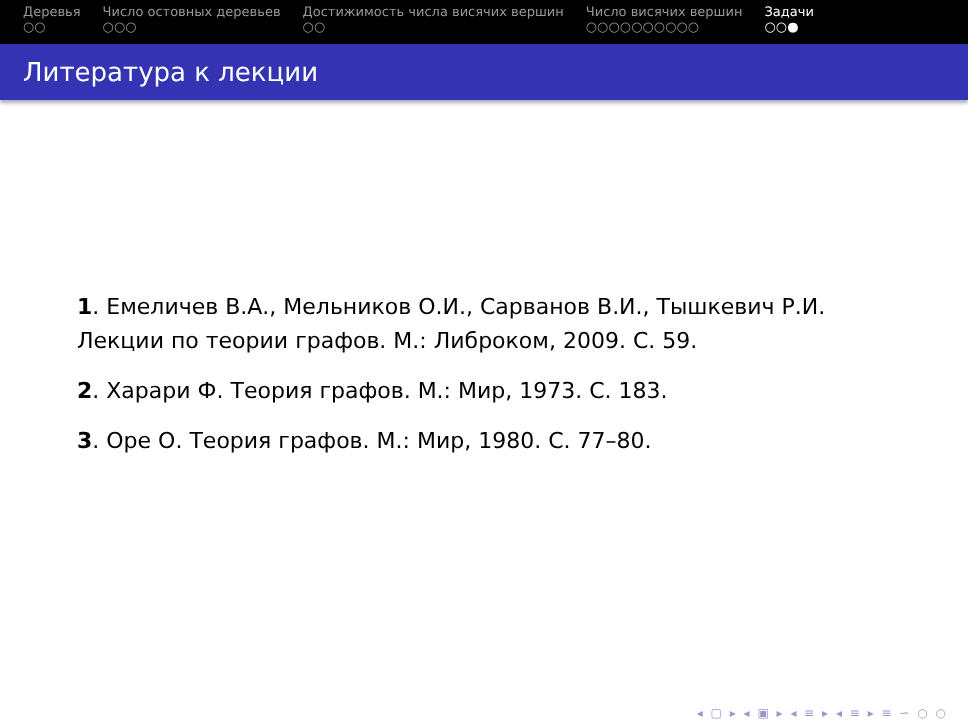Деревья
○○
Число остовных деревьев
○○○
Достижимость числа висячих вершин
○○
Число висячих вершин
○○○○○○○○○○
Задачи
○○●
Литература к лекции
1. Емеличев В.А., Мельников О.И., Сарванов В.И., Тышкевич Р.И. Лекции по теории графов. М.: Либроком, 2009. С. 59.
2. Харари Ф. Теория графов. М.: Мир, 1973. С. 183.
3. Оре О. Теория графов. М.: Мир, 1980. С. 77–80.
◂ ▢ ▸ ◂ ▣ ▸ ◂ ≡ ▸ ◂ ≡ ▸ ≡ ∽ ○ ○